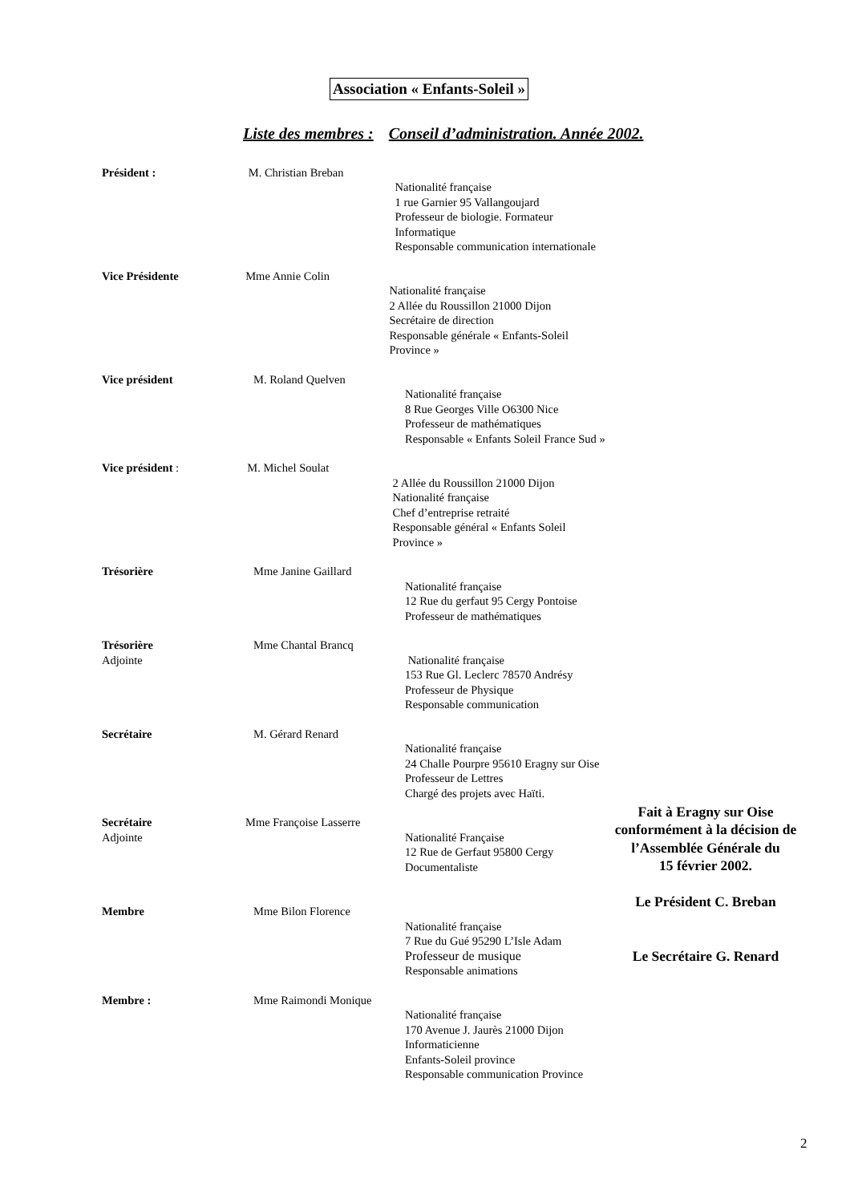Association « Enfants-Soleil »
Liste des membres : Conseil d’administration. Année 2002.
Président : M. Christian Breban
Nationalité française
1 rue Garnier 95 Vallangoujard
Professeur de biologie. Formateur Informatique
Responsable communication internationale
Vice Présidente Mme Annie Colin
Nationalité française
2 Allée du Roussillon 21000 Dijon
Secrétaire de direction
Responsable générale « Enfants-Soleil Province »
Vice président M. Roland Quelven
Nationalité française
8 Rue Georges Ville O6300 Nice
Professeur de mathématiques
Responsable « Enfants Soleil France Sud »
Vice président : M. Michel Soulat
2 Allée du Roussillon 21000 Dijon
Nationalité française
Chef d’entreprise retraité
Responsable général « Enfants Soleil Province »
Trésorière Mme Janine Gaillard
Nationalité française
12 Rue du gerfaut 95 Cergy Pontoise
Professeur de mathématiques
Trésorière
Adjointe
Mme Chantal Brancq
Nationalité française
153 Rue Gl. Leclerc 78570 Andrésy
Professeur de Physique
Responsable communication
Secrétaire M. Gérard Renard
Nationalité française
24 Challe Pourpre 95610 Eragny sur Oise
Professeur de Lettres
Chargé des projets avec Haïti.
Secrétaire
Adjointe
Mme Françoise Lasserre
Nationalité Française
12 Rue de Gerfaut 95800 Cergy
Documentaliste
Membre Mme Bilon Florence
Nationalité française
7 Rue du Gué 95290 L’Isle Adam
Professeur de musique
Responsable animations
Membre : Mme Raimondi Monique
Nationalité française
170 Avenue J. Jaurès 21000 Dijon
Informaticienne
Enfants-Soleil province
Responsable communication Province
Fait à Eragny sur Oise conformément à la décision de l’Assemblée Générale du
15 février 2002.
Le Président C. Breban
Le Secrétaire G. Renard
2